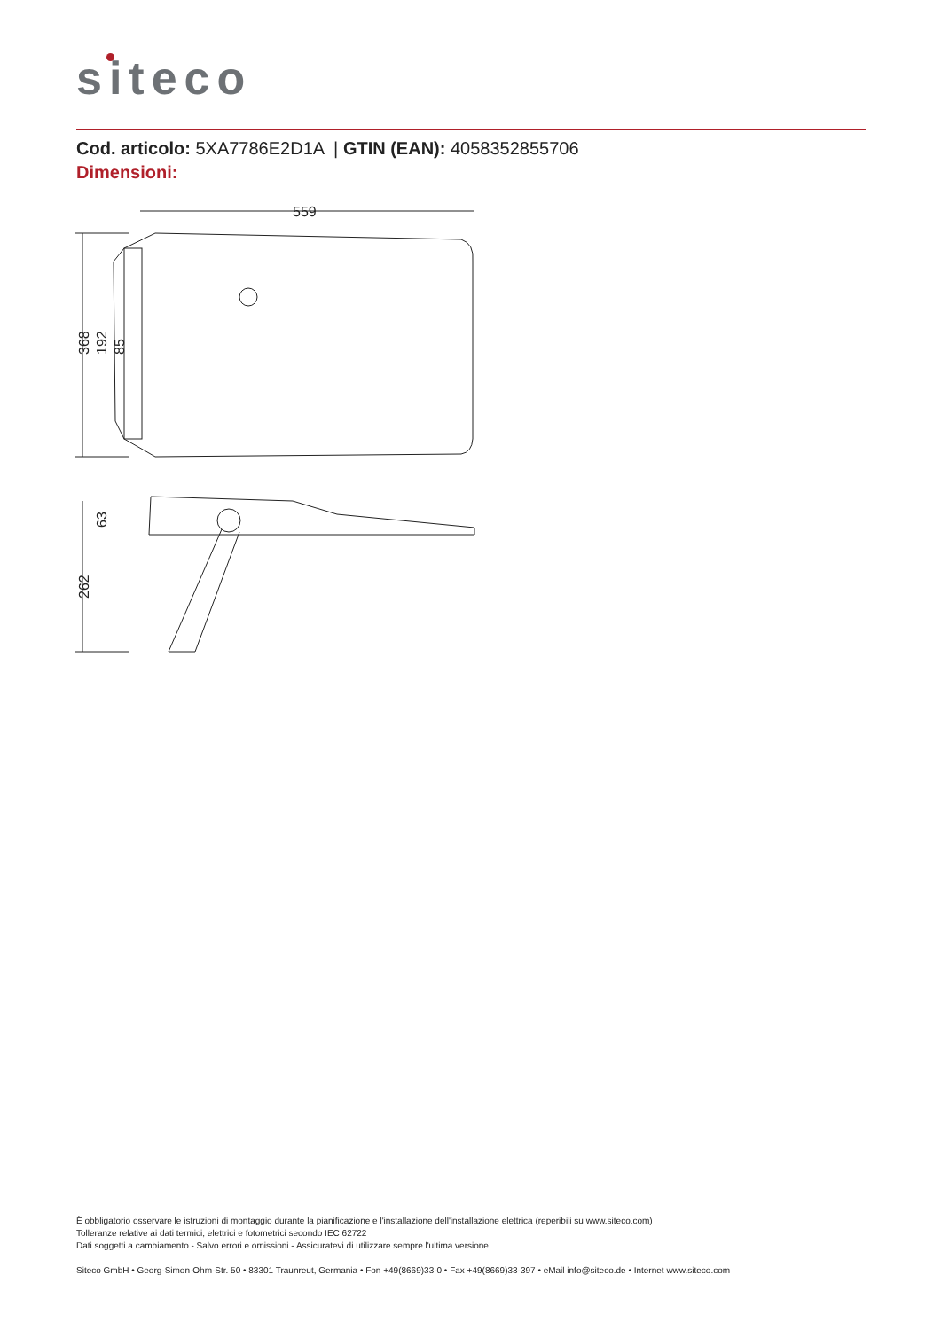siteco
Cod. articolo: 5XA7786E2D1A | GTIN (EAN): 4058352855706
Dimensioni:
559
368
192
85
262
63
È obbligatorio osservare le istruzioni di montaggio durante la pianificazione e l'installazione dell'installazione elettrica (reperibili su www.siteco.com)
Tolleranze relative ai dati termici, elettrici e fotometrici secondo IEC 62722
Dati soggetti a cambiamento - Salvo errori e omissioni - Assicuratevi di utilizzare sempre l'ultima versione
Siteco GmbH • Georg-Simon-Ohm-Str. 50 • 83301 Traunreut, Germania • Fon +49(8669)33-0 • Fax +49(8669)33-397 • eMail info@siteco.de • Internet www.siteco.com